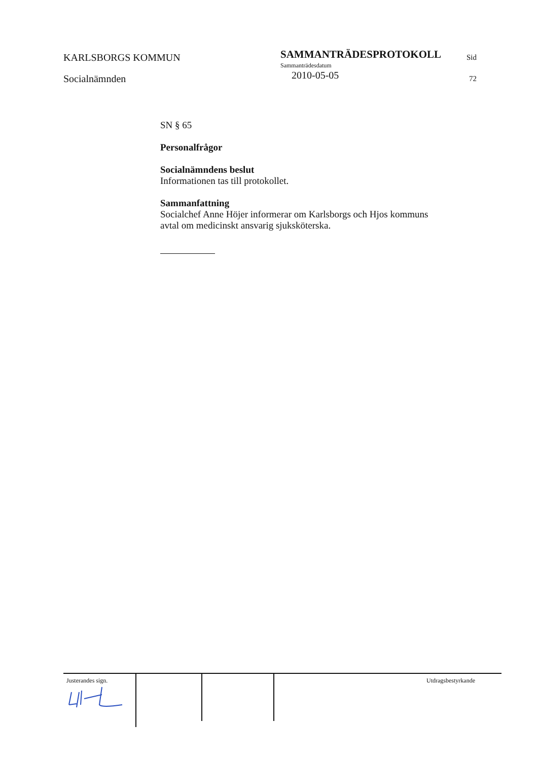KARLSBORGS KOMMUN
Socialnämnden
SAMMANTRÄDESPROTOKOLL
Sammanträdesdatum
2010-05-05
Sid
72
SN § 65
Personalfrågor
Socialnämndens beslut
Informationen tas till protokollet.
Sammanfattning
Socialchef Anne Höjer informerar om Karlsborgs och Hjos kommuns avtal om medicinskt ansvarig sjuksköterska.
Justerandes sign. Utdragsbestyrkande